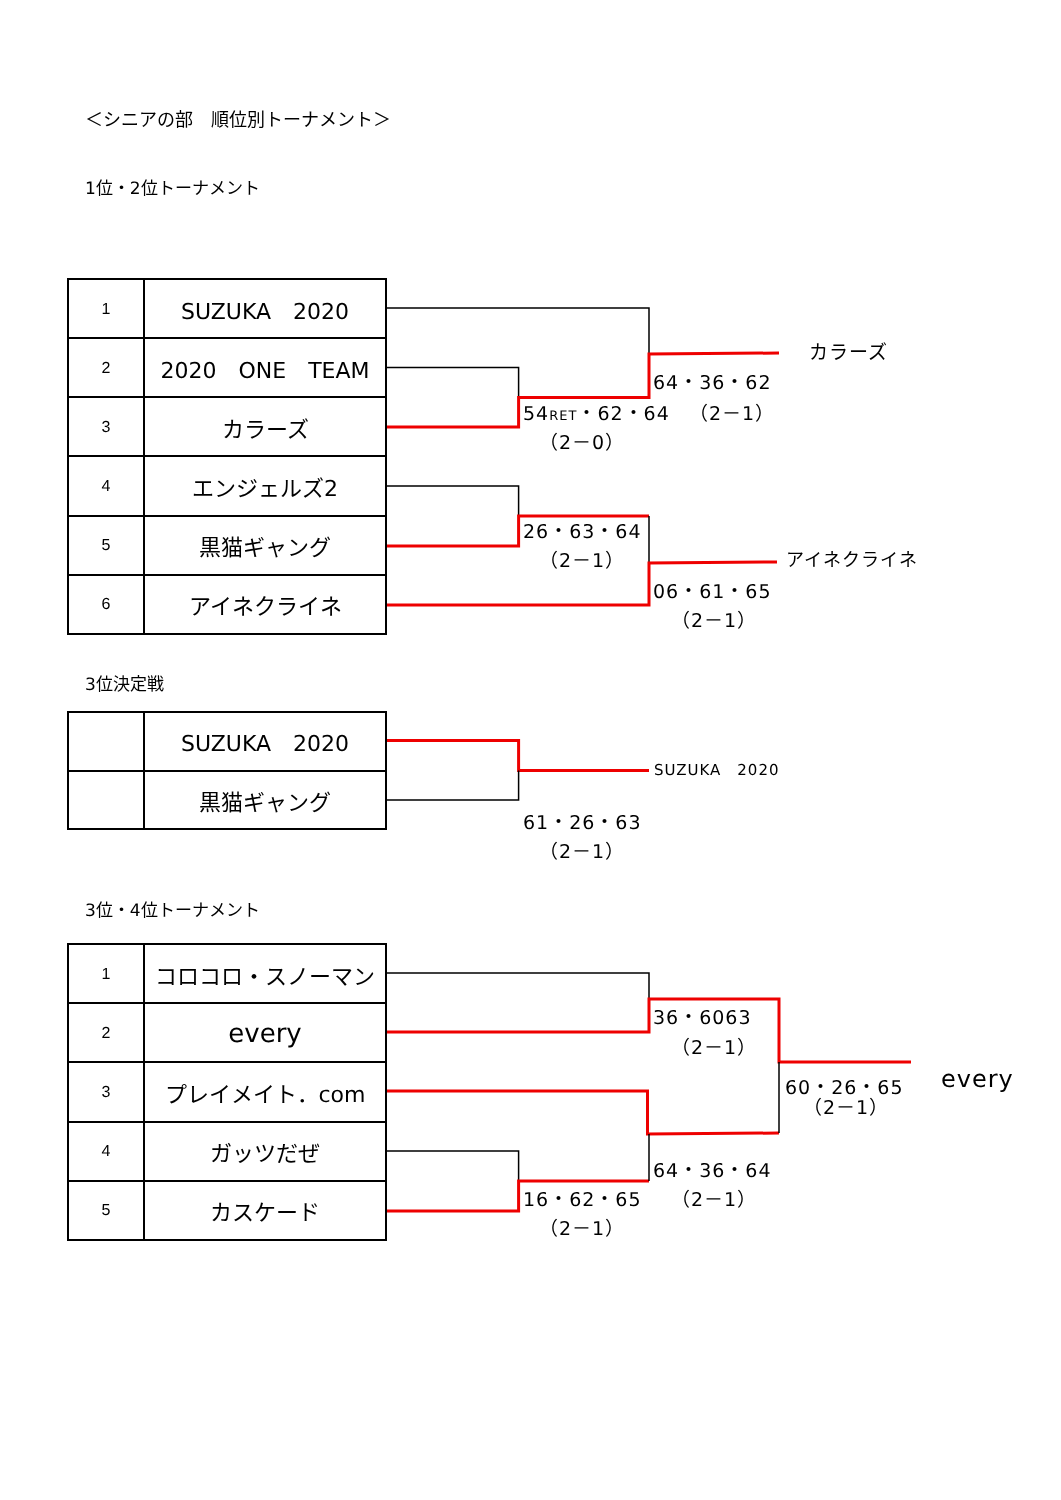＜シニアの部　順位別トーナメント＞
1位・2位トーナメント
| 1 | SUZUKA 2020 |
| 2 | 2020 ONE TEAM |
| 3 | カラーズ |
| 4 | エンジェルズ2 |
| 5 | 黒猫ギャング |
| 6 | アイネクライネ |
カラーズ
64・36・62
54RET・62・64 （2－1）
（2－0）
26・63・64
（2－1） アイネクライネ
06・61・65
（2－1）
3位決定戦
| | SUZUKA 2020 |
| | 黒猫ギャング |
SUZUKA　2020
61・26・63
（2－1）
3位・4位トーナメント
| 1 | コロコロ・スノーマン |
| 2 | every |
| 3 | プレイメイト．com |
| 4 | ガッツだぜ |
| 5 | カスケード |
36・6063
（2－1）
60・26・65 every
（2－1）
64・36・64
16・62・65 （2－1）
（2－1）